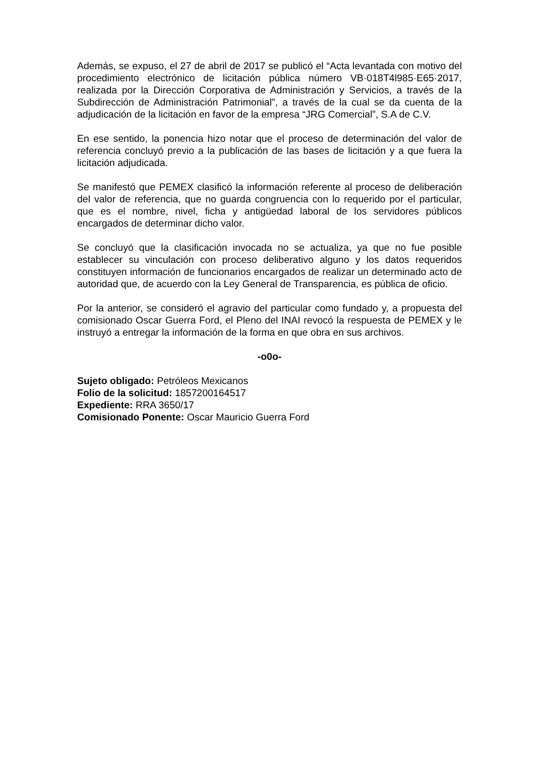Además, se expuso, el 27 de abril de 2017 se publicó el “Acta levantada con motivo del procedimiento electrónico de licitación pública número VB·018T4l985·E65·2017, realizada por la Dirección Corporativa de Administración y Servicios, a través de la Subdirección de Administración Patrimonial”, a través de la cual se da cuenta de la adjudicación de la licitación en favor de la empresa “JRG Comercial”, S.A de C.V.
En ese sentido, la ponencia hizo notar que el proceso de determinación del valor de referencia concluyó previo a la publicación de las bases de licitación y a que fuera la licitación adjudicada.
Se manifestó que PEMEX clasificó la información referente al proceso de deliberación del valor de referencia, que no guarda congruencia con lo requerido por el particular, que es el nombre, nivel, ficha y antigüedad laboral de los servidores públicos encargados de determinar dicho valor.
Se concluyó que la clasificación invocada no se actualiza, ya que no fue posible establecer su vinculación con proceso deliberativo alguno y los datos requeridos constituyen información de funcionarios encargados de realizar un determinado acto de autoridad que, de acuerdo con la Ley General de Transparencia, es pública de oficio.
Por la anterior, se consideró el agravio del particular como fundado y, a propuesta del comisionado Oscar Guerra Ford, el Pleno del INAI revocó la respuesta de PEMEX y le instruyó a entregar la información de la forma en que obra en sus archivos.
-o0o-
Sujeto obligado: Petróleos Mexicanos
Folio de la solicitud: 1857200164517
Expediente: RRA 3650/17
Comisionado Ponente: Oscar Mauricio Guerra Ford